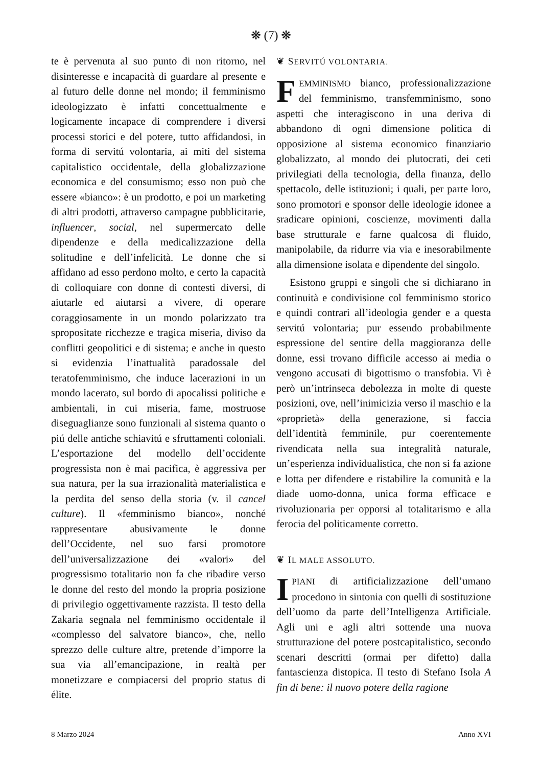❋ (7) ❋
te è pervenuta al suo punto di non ritorno, nel disinteresse e incapacità di guardare al presente e al futuro delle donne nel mondo; il femminismo ideologizzato è infatti concettualmente e logicamente incapace di comprendere i diversi processi storici e del potere, tutto affidandosi, in forma di servitú volontaria, ai miti del sistema capitalistico occidentale, della globalizzazione economica e del consumismo; esso non può che essere «bianco»: è un prodotto, e poi un marketing di altri prodotti, attraverso campagne pubblicitarie, influencer, social, nel supermercato delle dipendenze e della medicalizzazione della solitudine e dell’infelicità. Le donne che si affidano ad esso perdono molto, e certo la capacità di colloquiare con donne di contesti diversi, di aiutarle ed aiutarsi a vivere, di operare coraggiosamente in un mondo polarizzato tra spropositate ricchezze e tragica miseria, diviso da conflitti geopolitici e di sistema; e anche in questo si evidenzia l’inattualità paradossale del teratofemminismo, che induce lacerazioni in un mondo lacerato, sul bordo di apocalissi politiche e ambientali, in cui miseria, fame, mostruose diseguaglianze sono funzionali al sistema quanto o piú delle antiche schiavitú e sfruttamenti coloniali. L’esportazione del modello dell’occidente progressista non è mai pacifica, è aggressiva per sua natura, per la sua irrazionalità materialistica e la perdita del senso della storia (v. il cancel culture). Il «femminismo bianco», nonché rappresentare abusivamente le donne dell’Occidente, nel suo farsi promotore dell’universalizzazione dei «valori» del progressismo totalitario non fa che ribadire verso le donne del resto del mondo la propria posizione di privilegio oggettivamente razzista. Il testo della Zakaria segnala nel femminismo occidentale il «complesso del salvatore bianco», che, nello sprezzo delle culture altre, pretende d’imporre la sua via all’emancipazione, in realtà per monetizzare e compiacersi del proprio status di élite.
❦ SERVITÚ VOLONTARIA.
FEMMINISMO bianco, professionalizzazione del femminismo, transfemminismo, sono aspetti che interagiscono in una deriva di abbandono di ogni dimensione politica di opposizione al sistema economico finanziario globalizzato, al mondo dei plutocrati, dei ceti privilegiati della tecnologia, della finanza, dello spettacolo, delle istituzioni; i quali, per parte loro, sono promotori e sponsor delle ideologie idonee a sradicare opinioni, coscienze, movimenti dalla base strutturale e farne qualcosa di fluido, manipolabile, da ridurre via via e inesorabilmente alla dimensione isolata e dipendente del singolo.
Esistono gruppi e singoli che si dichiarano in continuità e condivisione col femminismo storico e quindi contrari all’ideologia gender e a questa servitú volontaria; pur essendo probabilmente espressione del sentire della maggioranza delle donne, essi trovano difficile accesso ai media o vengono accusati di bigottismo o transfobia. Vi è però un’intrinseca debolezza in molte di queste posizioni, ove, nell’inimicizia verso il maschio e la «proprietà» della generazione, si faccia dell’identità femminile, pur coerentemente rivendicata nella sua integralità naturale, un’esperienza individualistica, che non si fa azione e lotta per difendere e ristabilire la comunità e la diade uomo-donna, unica forma efficace e rivoluzionaria per opporsi al totalitarismo e alla ferocia del politicamente corretto.
❦ IL MALE ASSOLUTO.
IPIANI di artificializzazione dell’umano procedono in sintonia con quelli di sostituzione dell’uomo da parte dell’Intelligenza Artificiale. Agli uni e agli altri sottende una nuova strutturazione del potere postcapitalistico, secondo scenari descritti (ormai per difetto) dalla fantascienza distopica. Il testo di Stefano Isola A fin di bene: il nuovo potere della ragione
8 Marzo 2024 Anno XVI